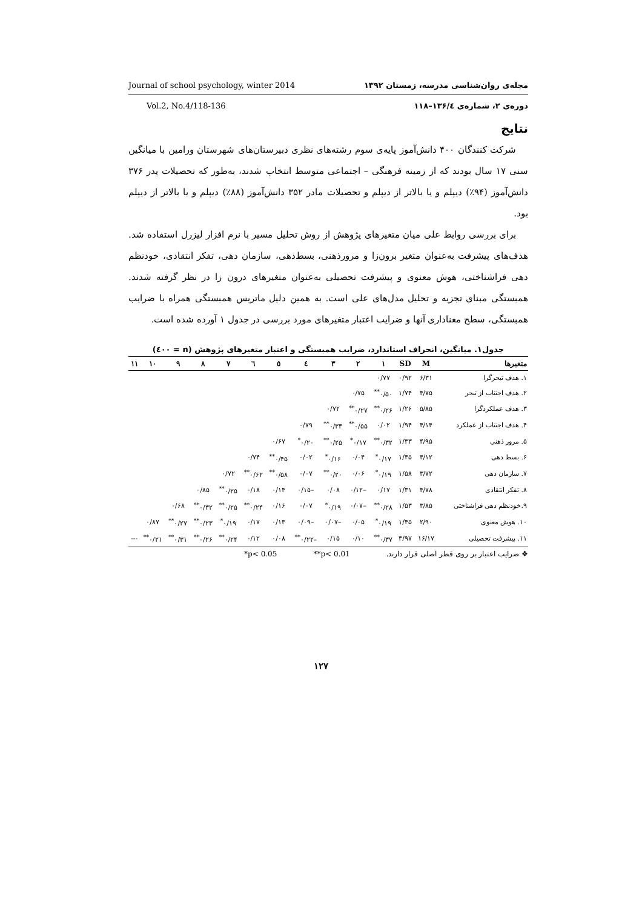Journal of school psychology, winter 2014 مجله‌ی روان‌شناسی مدرسه، زمستان ۱۳۹۲
Vol.2, No.4/118-136 دوره‌ی ۲، شماره‌ی ۱۳۶/٤–۱۱۸
نتایج
شرکت کنندگان ۴۰۰ دانش‌آموز پایه‌ی سوم رشته‌های نظری دبیرستان‌های شهرستان ورامین با میانگین سنی ۱۷ سال بودند که از زمینه فرهنگی – اجتماعی متوسط انتخاب شدند، به‌طور که تحصیلات پدر ۳۷۶ دانش‌آموز (۹۴٪) دیپلم و یا بالاتر از دیپلم و تحصیلات مادر ۳۵۲ دانش‌آموز (۸۸٪) دیپلم و یا بالاتر از دیپلم بود.
برای بررسی روابط علی میان متغیرهای پژوهش از روش تحلیل مسیر با نرم افزار لیزرل استفاده شد. هدف‌های پیشرفت به‌عنوان متغیر برون‌زا و مرورذهنی، بسط‌دهی، سازمان دهی، تفکر انتقادی، خودنظم دهی فراشناختی، هوش معنوی و پیشرفت تحصیلی به‌عنوان متغیرهای درون زا در نظر گرفته شدند. همبستگی مبنای تجزیه و تحلیل مدل‌های علی است. به همین دلیل ماتریس همبستگی همراه با ضرایب همبستگی، سطح معناداری آنها و ضرایب اعتبار متغیرهای مورد بررسی در جدول ۱ آورده شده است.
جدول۱. میانگین، انحراف استاندارد، ضرایب همبستگی و اعتبار متغیرهای پژوهش (n = ٤۰۰)
| متغیرها | M | SD | ۱ | ۲ | ۳ | ٤ | ٥ | ٦ | ۷ | ۸ | ۹ | ۱۰ | ۱۱ |
| --- | --- | --- | --- | --- | --- | --- | --- | --- | --- | --- | --- | --- | --- |
| ۱. هدف تبحرگرا | ۶/۳۱ | ۰/۹۲ | ۰/۷۷ | | | | | | | | | | |
| ۲. هدف اجتناب از تبحر | ۴/۷۵ | ۱/۷۴ | ۰/۵۰<sup>**</sup> | ۰/۷۵ | | | | | | | | | |
| ۳. هدف عملکردگرا | ۵/۸۵ | ۱/۲۶ | ۰/۲۶<sup>**</sup> | ۰/۲۷<sup>**</sup> | ۰/۷۲ | | | | | | | | |
| ۴. هدف اجتناب از عملکرد | ۴/۱۴ | ۱/۹۴ | ۰/۰۲ | ۰/۵۵<sup>**</sup> | ۰/۳۴<sup>**</sup> | ۰/۷۹ | | | | | | | |
| ۵. مرور ذهنی | ۴/۹۵ | ۱/۳۳ | ۰/۳۲<sup>**</sup> | ۰/۱۷<sup>*</sup> | ۰/۲۵<sup>**</sup> | ۰/۲۰<sup>*</sup> | ۰/۶۷ | | | | | | |
| ۶. بسط دهی | ۴/۱۲ | ۱/۴۵ | ۰/۱۷<sup>*</sup> | ۰/۰۴ | ۰/۱۶<sup>*</sup> | ۰/۰۲ | ۰/۴۵<sup>**</sup> | ۰/۷۴ | | | | | |
| ۷. سازمان دهی | ۳/۷۲ | ۱/۵۸ | ۰/۱۹<sup>*</sup> | ۰/۰۶ | ۰/۲۰<sup>**</sup> | ۰/۰۷ | ۰/۵۸<sup>**</sup> | ۰/۶۲<sup>**</sup> | ۰/۷۲ | | | | |
| ۸. تفکر انتقادی | ۴/۷۸ | ۱/۳۱ | ۰/۱۷ | –۰/۱۲ | ۰/۰۸ | –۰/۱۵ | ۰/۱۴ | ۰/۱۸ | ۰/۲۵<sup>**</sup> | ۰/۸۵ | | | |
| ۹.خودنظم دهی فراشناختی | ۳/۸۵ | ۱/۵۳ | ۰/۲۸<sup>**</sup> | –۰/۰۷ | ۰/۱۹<sup>*</sup> | ۰/۰۷ | ۰/۱۶ | ۰/۲۴<sup>**</sup> | ۰/۲۵<sup>**</sup> | ۰/۳۲<sup>**</sup> | ۰/۶۸ | | |
| ۱۰. هوش معنوی | ۲/۹۰ | ۱/۴۵ | ۰/۱۹<sup>*</sup> | ۰/۰۵ | –۰/۰۷ | –۰/۰۹ | ۰/۱۳ | ۰/۱۷ | ۰/۱۹<sup>*</sup> | ۰/۲۳<sup>**</sup> | ۰/۲۷<sup>**</sup> | ۰/۸۷ | |
| ۱۱. پیشرفت تحصیلی | ۱۶/۱۷ | ۳/۹۷ | ۰/۳۷<sup>**</sup> | ۰/۱۰ | ۰/۱۵ | –۰/۲۲<sup>**</sup> | ۰/۰۸ | ۰/۱۲ | ۰/۲۴<sup>**</sup> | ۰/۲۶<sup>**</sup> | ۰/۳۱<sup>**</sup> | ۰/۲۱<sup>**</sup> | --- |
❖ ضرایب اعتبار بر روی قطر اصلی قرار دارند. **p< 0.01 *p< 0.05
۱۲۷